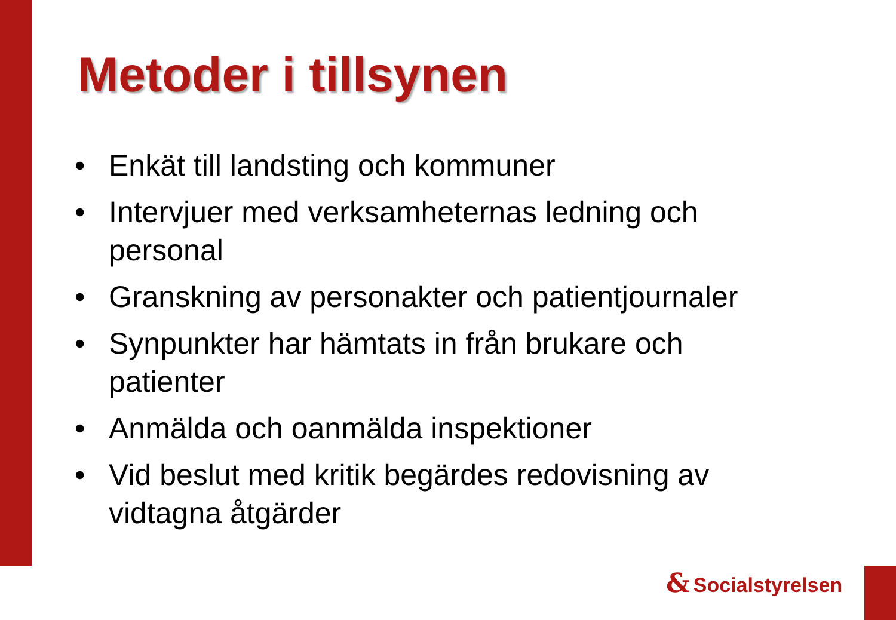Metoder i tillsynen
• Enkät till landsting och kommuner
• Intervjuer med verksamheternas ledning och personal
• Granskning av personakter och patientjournaler
• Synpunkter har hämtats in från brukare och patienter
• Anmälda och oanmälda inspektioner
• Vid beslut med kritik begärdes redovisning av vidtagna åtgärder
& Socialstyrelsen